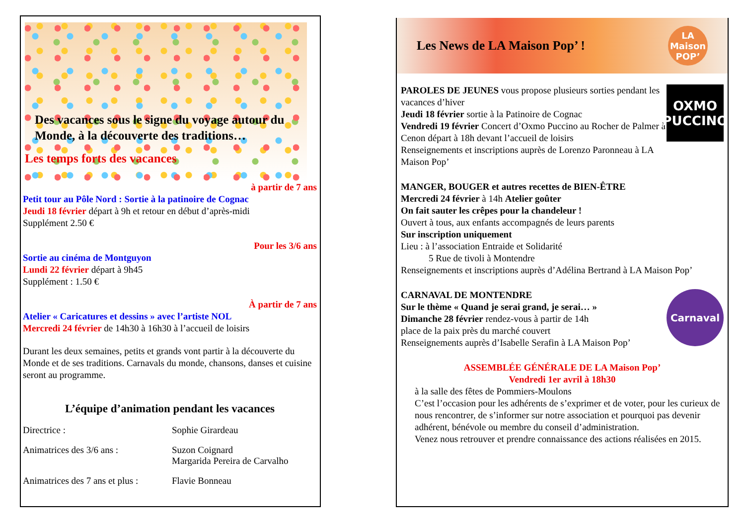Des vacances sous le signe du voyage autour du Monde, à la découverte des traditions…
Les temps forts des vacances
à partir de 7 ans
Petit tour au Pôle Nord : Sortie à la patinoire de Cognac
Jeudi 18 février départ à 9h et retour en début d’après-midi
Supplément 2.50 €
Pour les 3/6 ans
Sortie au cinéma de Montguyon
Lundi 22 février départ à 9h45
Supplément : 1.50 €
À partir de 7 ans
Atelier « Caricatures et dessins » avec l’artiste NOL
Mercredi 24 février de 14h30 à 16h30 à l’accueil de loisirs
Durant les deux semaines, petits et grands vont partir à la découverte du Monde et de ses traditions. Carnavals du monde, chansons, danses et cuisine seront au programme.
L’équipe d’animation pendant les vacances
Directrice : Sophie Girardeau Animatrices des 3/6 ans : Suzon Coignard
Margarida Pereira de Carvalho Animatrices des 7 ans et plus : Flavie Bonneau
Les News de LA Maison Pop’ !
LA Maison POP’
PAROLES DE JEUNES vous propose plusieurs sorties pendant les vacances d’hiver
Jeudi 18 février sortie à la Patinoire de Cognac
Vendredi 19 février Concert d’Oxmo Puccino au Rocher de Palmer à Cenon départ à 18h devant l’accueil de loisirs
Renseignements et inscriptions auprès de Lorenzo Paronneau à LA Maison Pop’
OXMO PUCCINO
MANGER, BOUGER et autres recettes de BIEN-ÊTRE
Mercredi 24 février à 14h Atelier goûter
On fait sauter les crêpes pour la chandeleur !
Ouvert à tous, aux enfants accompagnés de leurs parents
Sur inscription uniquement
Lieu : à l’association Entraide et Solidarité
5 Rue de tivoli à Montendre
Renseignements et inscriptions auprès d’Adélina Bertrand à LA Maison Pop’
CARNAVAL DE MONTENDRE
Sur le thème « Quand je serai grand, je serai… »
Dimanche 28 février rendez-vous à partir de 14h
place de la paix près du marché couvert
Renseignements auprès d’Isabelle Serafin à LA Maison Pop’
Carnaval
ASSEMBLÉE GÉNÉRALE DE LA Maison Pop’
Vendredi 1er avril à 18h30
à la salle des fêtes de Pommiers-Moulons
C’est l’occasion pour les adhérents de s’exprimer et de voter, pour les curieux de nous rencontrer, de s’informer sur notre association et pourquoi pas devenir adhérent, bénévole ou membre du conseil d’administration.
Venez nous retrouver et prendre connaissance des actions réalisées en 2015.